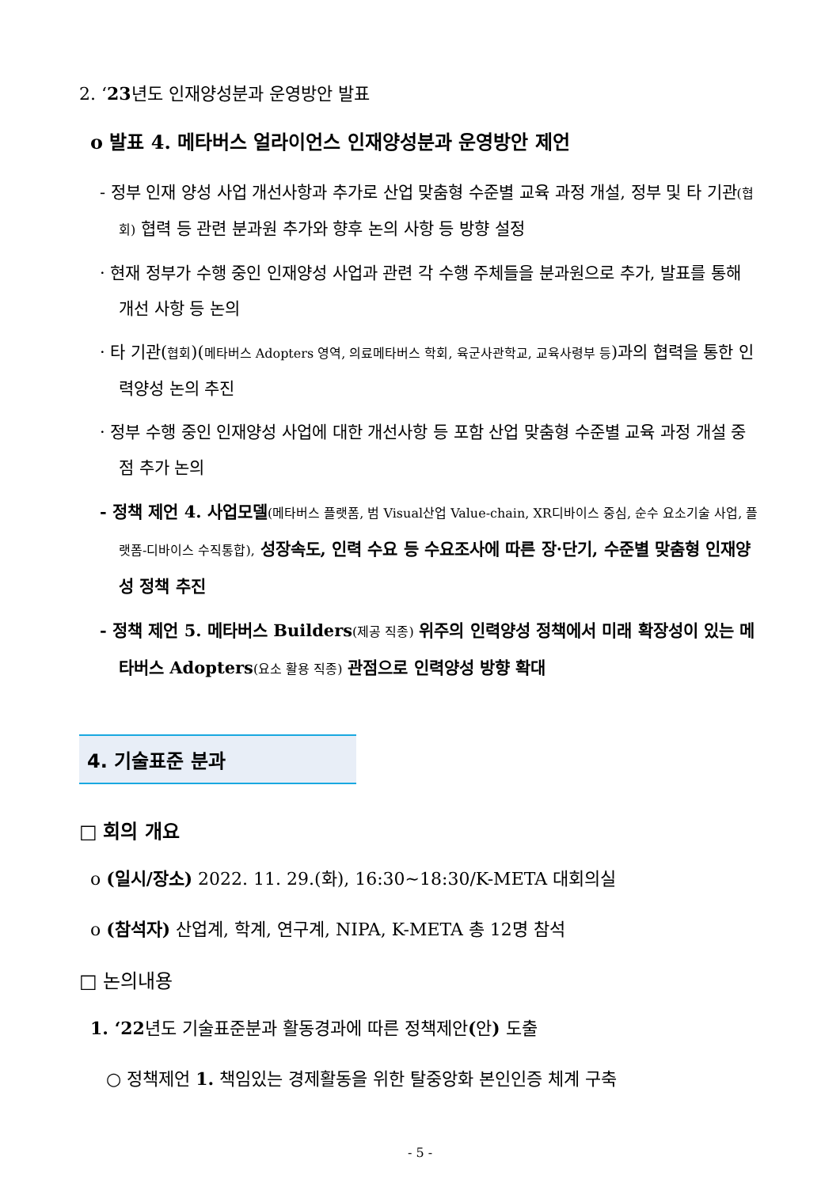2. ‘23년도 인재양성분과 운영방안 발표
o 발표 4. 메타버스 얼라이언스 인재양성분과 운영방안 제언
- 정부 인재 양성 사업 개선사항과 추가로 산업 맞춤형 수준별 교육 과정 개설, 정부 및 타 기관(협회) 협력 등 관련 분과원 추가와 향후 논의 사항 등 방향 설정
· 현재 정부가 수행 중인 인재양성 사업과 관련 각 수행 주체들을 분과원으로 추가, 발표를 통해 개선 사항 등 논의
· 타 기관(협회)(메타버스 Adopters 영역, 의료메타버스 학회, 육군사관학교, 교육사령부 등)과의 협력을 통한 인력양성 논의 추진
· 정부 수행 중인 인재양성 사업에 대한 개선사항 등 포함 산업 맞춤형 수준별 교육 과정 개설 중점 추가 논의
- 정책 제언 4. 사업모델(메타버스 플랫폼, 범 Visual산업 Value-chain, XR디바이스 중심, 순수 요소기술 사업, 플랫폼-디바이스 수직통합), 성장속도, 인력 수요 등 수요조사에 따른 장·단기, 수준별 맞춤형 인재양성 정책 추진
- 정책 제언 5. 메타버스 Builders(제공 직종) 위주의 인력양성 정책에서 미래 확장성이 있는 메타버스 Adopters(요소 활용 직종) 관점으로 인력양성 방향 확대
4. 기술표준 분과
□ 회의 개요
o (일시/장소) 2022. 11. 29.(화), 16:30~18:30/K-META 대회의실
o (참석자) 산업계, 학계, 연구계, NIPA, K-META 총 12명 참석
□ 논의내용
1. ‘22년도 기술표준분과 활동경과에 따른 정책제안(안) 도출
○ 정책제언 1. 책임있는 경제활동을 위한 탈중앙화 본인인증 체계 구축
- 5 -